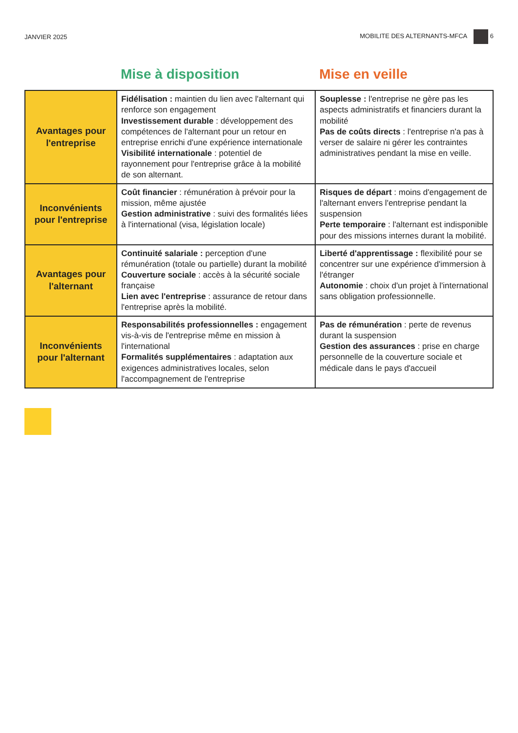JANVIER 2025 MOBILITE DES ALTERNANTS-MFCA 6
| | Mise à disposition | Mise en veille |
| --- | --- | --- |
| Avantages pour l'entreprise | Fidélisation : maintien du lien avec l'alternant qui renforce son engagement Investissement durable : développement des compétences de l'alternant pour un retour en entreprise enrichi d'une expérience internationale Visibilité internationale : potentiel de rayonnement pour l'entreprise grâce à la mobilité de son alternant. | Souplesse : l'entreprise ne gère pas les aspects administratifs et financiers durant la mobilité Pas de coûts directs : l'entreprise n'a pas à verser de salaire ni gérer les contraintes administratives pendant la mise en veille. |
| Inconvénients pour l'entreprise | Coût financier : rémunération à prévoir pour la mission, même ajustée Gestion administrative : suivi des formalités liées à l'international (visa, législation locale) | Risques de départ : moins d'engagement de l'alternant envers l'entreprise pendant la suspension Perte temporaire : l'alternant est indisponible pour des missions internes durant la mobilité. |
| Avantages pour l'alternant | Continuité salariale : perception d'une rémunération (totale ou partielle) durant la mobilité Couverture sociale : accès à la sécurité sociale française Lien avec l'entreprise : assurance de retour dans l'entreprise après la mobilité. | Liberté d'apprentissage : flexibilité pour se concentrer sur une expérience d'immersion à l'étranger Autonomie : choix d'un projet à l'international sans obligation professionnelle. |
| Inconvénients pour l'alternant | Responsabilités professionnelles : engagement vis-à-vis de l'entreprise même en mission à l'international Formalités supplémentaires : adaptation aux exigences administratives locales, selon l'accompagnement de l'entreprise | Pas de rémunération : perte de revenus durant la suspension Gestion des assurances : prise en charge personnelle de la couverture sociale et médicale dans le pays d'accueil |